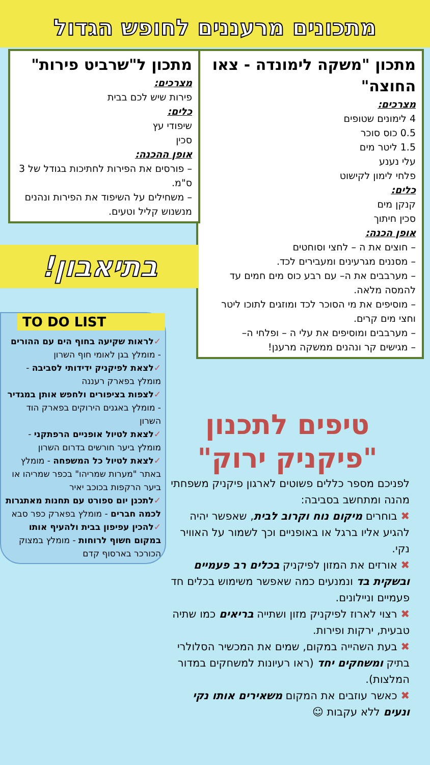מתכונים מרעננים לחופש הגדול
מתכון "משקה לימונדה - צאו החוצה"
מצרכים:
4 לימונים שטופים
0.5 כוס סוכר
1.5 ליטר מים
עלי נענע
פלחי לימון לקישוט
כלים:
קנקן מים
סכין חיתוך
אופן הכנה:
– חוצים את ה – לחצי וסוחטים
– מסננים מגרעינים ומעבירים לכד.
– מערבבים את ה– עם רבע כוס מים חמים עד להמסה מלאה.
– מוסיפים את מי הסוכר לכד ומוזגים לתוכו ליטר וחצי מים קרים.
– מערבבים ומוסיפים את עלי ה – ופלחי ה–
– מגישים קר ונהנים ממשקה מרענן!
מתכון ל"שרביט פירות"
מצרכים:
פירות שיש לכם בבית
כלים:
שיפודי עץ
סכין
אופן ההכנה:
– פורסים את הפירות לחתיכות בגודל של 3 ס"מ.
– משחילים על השיפוד את הפירות ונהנים מנשנוש קליל וטעים.
בתיאבון!
TO DO LIST
✓לראות שקיעה בחוף הים עם ההורים - מומלץ בגן לאומי חוף השרון
✓לצאת לפיקניק ידידותי לסביבה - מומלץ בפארק רעננה
✓לצפות בציפורים ולחפש אותן במגדיר - מומלץ באגנים הירוקים בפארק הוד השרון
✓לצאת לטיול אופניים הרפתקני - מומלץ ביער חורשים בדרום השרון
✓לצאת לטיול כל המשפחה - מומלץ באתר "מערות שמריהו" בכפר שמריהו או ביער הרקפות בכוכב יאיר
✓לתכנן יום ספורט עם תחנות מאתגרות לכמה חברים - מומלץ בפארק כפר סבא
✓להכין עפיפון בבית ולהעיף אותו במקום חשוף לרוחות - מומלץ במצוק הכורכר בארסוף קדם
טיפים לתכנון "פיקניק ירוק"
לפניכם מספר כללים פשוטים לארגון פיקניק משפחתי מהנה ומתחשב בסביבה:
✖ בוחרים מיקום נוח וקרוב לבית, שאפשר יהיה להגיע אליו ברגל או באופניים וכך לשמור על האוויר נקי.
✖ אורזים את המזון לפיקניק בכלים רב פעמיים ובשקית בד ונמנעים כמה שאפשר משימוש בכלים חד פעמיים וניילונים.
✖ רצוי לארוז לפיקניק מזון ושתייה בריאים כמו שתיה טבעית, ירקות ופירות.
✖ בעת השהייה במקום, שמים את המכשיר הסלולרי בתיק ומשחקים יחד (ראו רעיונות למשחקים במדור המלצות).
✖ כאשר עוזבים את המקום משאירים אותו נקי ונעים ללא עקבות ☺